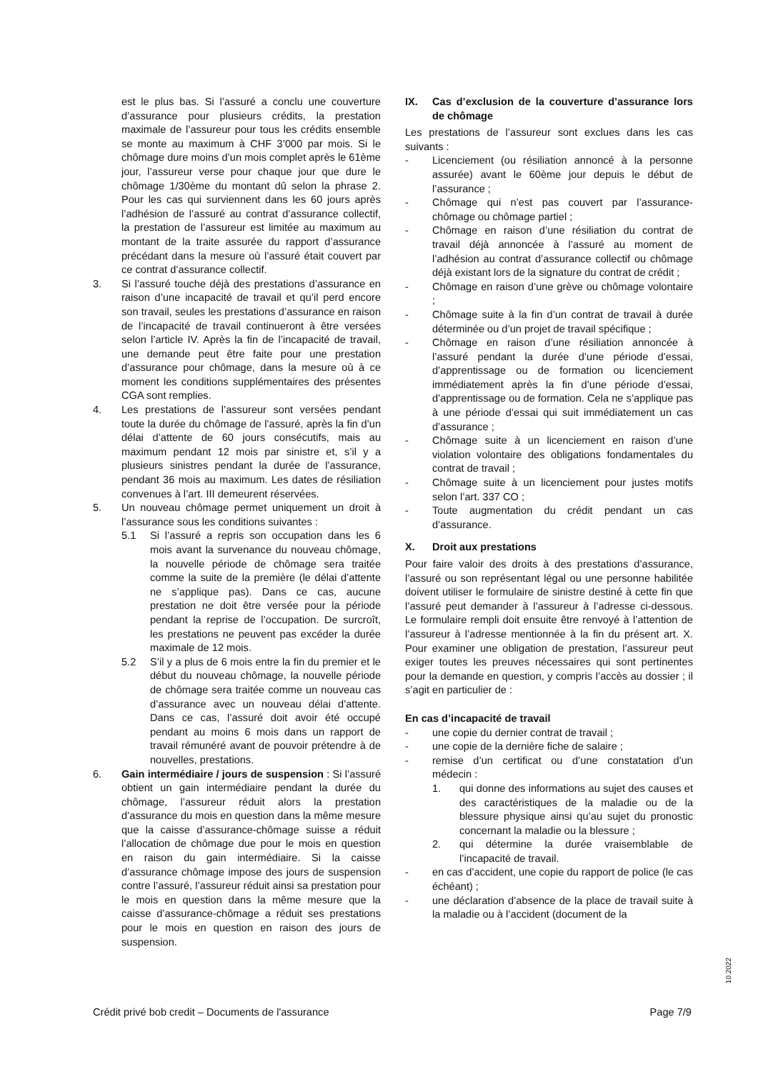est le plus bas. Si l’assuré a conclu une couverture d’assurance pour plusieurs crédits, la prestation maximale de l’assureur pour tous les crédits ensemble se monte au maximum à CHF 3’000 par mois. Si le chômage dure moins d’un mois complet après le 61ème jour, l’assureur verse pour chaque jour que dure le chômage 1/30ème du montant dû selon la phrase 2. Pour les cas qui surviennent dans les 60 jours après l’adhésion de l’assuré au contrat d’assurance collectif, la prestation de l’assureur est limitée au maximum au montant de la traite assurée du rapport d’assurance précédant dans la mesure où l’assuré était couvert par ce contrat d’assurance collectif.
3. Si l’assuré touche déjà des prestations d’assurance en raison d’une incapacité de travail et qu’il perd encore son travail, seules les prestations d’assurance en raison de l’incapacité de travail continueront à être versées selon l’article IV. Après la fin de l’incapacité de travail, une demande peut être faite pour une prestation d’assurance pour chômage, dans la mesure où à ce moment les conditions supplémentaires des présentes CGA sont remplies.
4. Les prestations de l’assureur sont versées pendant toute la durée du chômage de l’assuré, après la fin d’un délai d’attente de 60 jours consécutifs, mais au maximum pendant 12 mois par sinistre et, s’il y a plusieurs sinistres pendant la durée de l’assurance, pendant 36 mois au maximum. Les dates de résiliation convenues à l’art. III demeurent réservées.
5. Un nouveau chômage permet uniquement un droit à l’assurance sous les conditions suivantes :
5.1 Si l’assuré a repris son occupation dans les 6 mois avant la survenance du nouveau chômage, la nouvelle période de chômage sera traitée comme la suite de la première (le délai d’attente ne s’applique pas). Dans ce cas, aucune prestation ne doit être versée pour la période pendant la reprise de l’occupation. De surcroît, les prestations ne peuvent pas excéder la durée maximale de 12 mois.
5.2 S’il y a plus de 6 mois entre la fin du premier et le début du nouveau chômage, la nouvelle période de chômage sera traitée comme un nouveau cas d’assurance avec un nouveau délai d’attente. Dans ce cas, l’assuré doit avoir été occupé pendant au moins 6 mois dans un rapport de travail rémunéré avant de pouvoir prétendre à de nouvelles, prestations.
6. Gain intermédiaire / jours de suspension : Si l’assuré obtient un gain intermédiaire pendant la durée du chômage, l’assureur réduit alors la prestation d’assurance du mois en question dans la même mesure que la caisse d’assurance-chômage suisse a réduit l’allocation de chômage due pour le mois en question en raison du gain intermédiaire. Si la caisse d’assurance chômage impose des jours de suspension contre l’assuré, l’assureur réduit ainsi sa prestation pour le mois en question dans la même mesure que la caisse d’assurance-chômage a réduit ses prestations pour le mois en question en raison des jours de suspension.
IX. Cas d’exclusion de la couverture d’assurance lors de chômage
Les prestations de l’assureur sont exclues dans les cas suivants :
- Licenciement (ou résiliation annoncé à la personne assurée) avant le 60ème jour depuis le début de l’assurance ;
- Chômage qui n’est pas couvert par l’assurance-chômage ou chômage partiel ;
- Chômage en raison d’une résiliation du contrat de travail déjà annoncée à l’assuré au moment de l’adhésion au contrat d’assurance collectif ou chômage déjà existant lors de la signature du contrat de crédit ;
- Chômage en raison d’une grève ou chômage volontaire ;
- Chômage suite à la fin d’un contrat de travail à durée déterminée ou d’un projet de travail spécifique ;
- Chômage en raison d’une résiliation annoncée à l’assuré pendant la durée d’une période d’essai, d’apprentissage ou de formation ou licenciement immédiatement après la fin d’une période d’essai, d’apprentissage ou de formation. Cela ne s’applique pas à une période d’essai qui suit immédiatement un cas d’assurance ;
- Chômage suite à un licenciement en raison d’une violation volontaire des obligations fondamentales du contrat de travail ;
- Chômage suite à un licenciement pour justes motifs selon l’art. 337 CO ;
- Toute augmentation du crédit pendant un cas d’assurance.
X. Droit aux prestations
Pour faire valoir des droits à des prestations d’assurance, l’assuré ou son représentant légal ou une personne habilitée doivent utiliser le formulaire de sinistre destiné à cette fin que l’assuré peut demander à l’assureur à l’adresse ci-dessous. Le formulaire rempli doit ensuite être renvoyé à l’attention de l’assureur à l’adresse mentionnée à la fin du présent art. X. Pour examiner une obligation de prestation, l’assureur peut exiger toutes les preuves nécessaires qui sont pertinentes pour la demande en question, y compris l’accès au dossier ; il s’agit en particulier de :
En cas d’incapacité de travail
- une copie du dernier contrat de travail ;
- une copie de la dernière fiche de salaire ;
- remise d’un certificat ou d’une constatation d’un médecin :
1. qui donne des informations au sujet des causes et des caractéristiques de la maladie ou de la blessure physique ainsi qu’au sujet du pronostic concernant la maladie ou la blessure ;
2. qui détermine la durée vraisemblable de l’incapacité de travail.
- en cas d’accident, une copie du rapport de police (le cas échéant) ;
- une déclaration d’absence de la place de travail suite à la maladie ou à l’accident (document de la
Crédit privé bob credit – Documents de l'assurance Page 7/9
10.2022